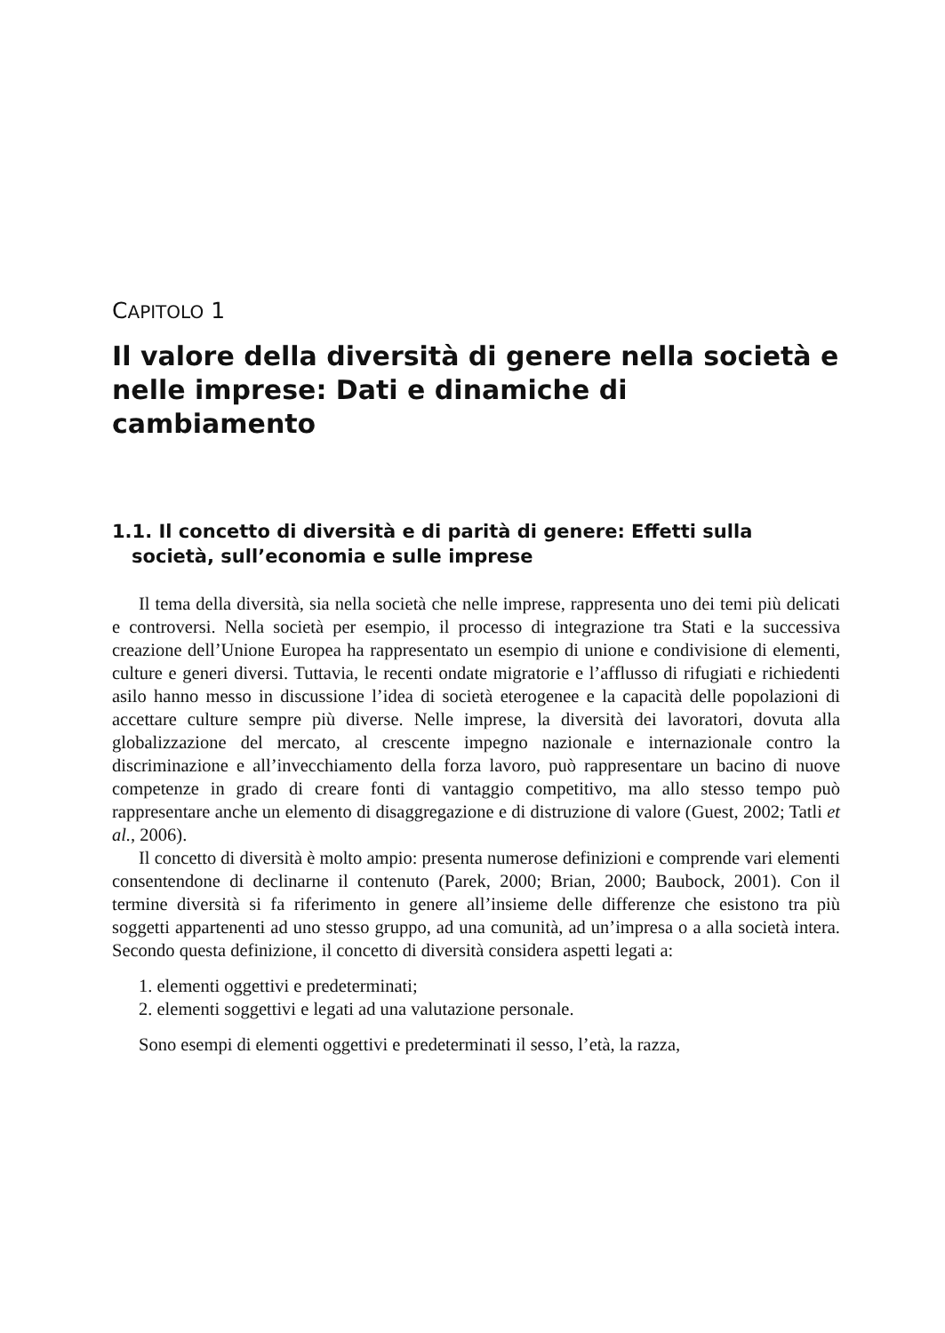CAPITOLO 1
Il valore della diversità di genere nella società e nelle imprese: Dati e dinamiche di cambiamento
1.1. Il concetto di diversità e di parità di genere: Effetti sulla società, sull’economia e sulle imprese
Il tema della diversità, sia nella società che nelle imprese, rappresenta uno dei temi più delicati e controversi. Nella società per esempio, il processo di integrazione tra Stati e la successiva creazione dell’Unione Europea ha rappresentato un esempio di unione e condivisione di elementi, culture e generi diversi. Tuttavia, le recenti ondate migratorie e l’afflusso di rifugiati e richiedenti asilo hanno messo in discussione l’idea di società eterogenee e la capacità delle popolazioni di accettare culture sempre più diverse. Nelle imprese, la diversità dei lavoratori, dovuta alla globalizzazione del mercato, al crescente impegno nazionale e internazionale contro la discriminazione e all’invecchiamento della forza lavoro, può rappresentare un bacino di nuove competenze in grado di creare fonti di vantaggio competitivo, ma allo stesso tempo può rappresentare anche un elemento di disaggregazione e di distruzione di valore (Guest, 2002; Tatli et al., 2006).
Il concetto di diversità è molto ampio: presenta numerose definizioni e comprende vari elementi consentendone di declinarne il contenuto (Parek, 2000; Brian, 2000; Baubock, 2001). Con il termine diversità si fa riferimento in genere all’insieme delle differenze che esistono tra più soggetti appartenenti ad uno stesso gruppo, ad una comunità, ad un’impresa o a alla società intera. Secondo questa definizione, il concetto di diversità considera aspetti legati a:
1. elementi oggettivi e predeterminati;
2. elementi soggettivi e legati ad una valutazione personale.
Sono esempi di elementi oggettivi e predeterminati il sesso, l’età, la razza,